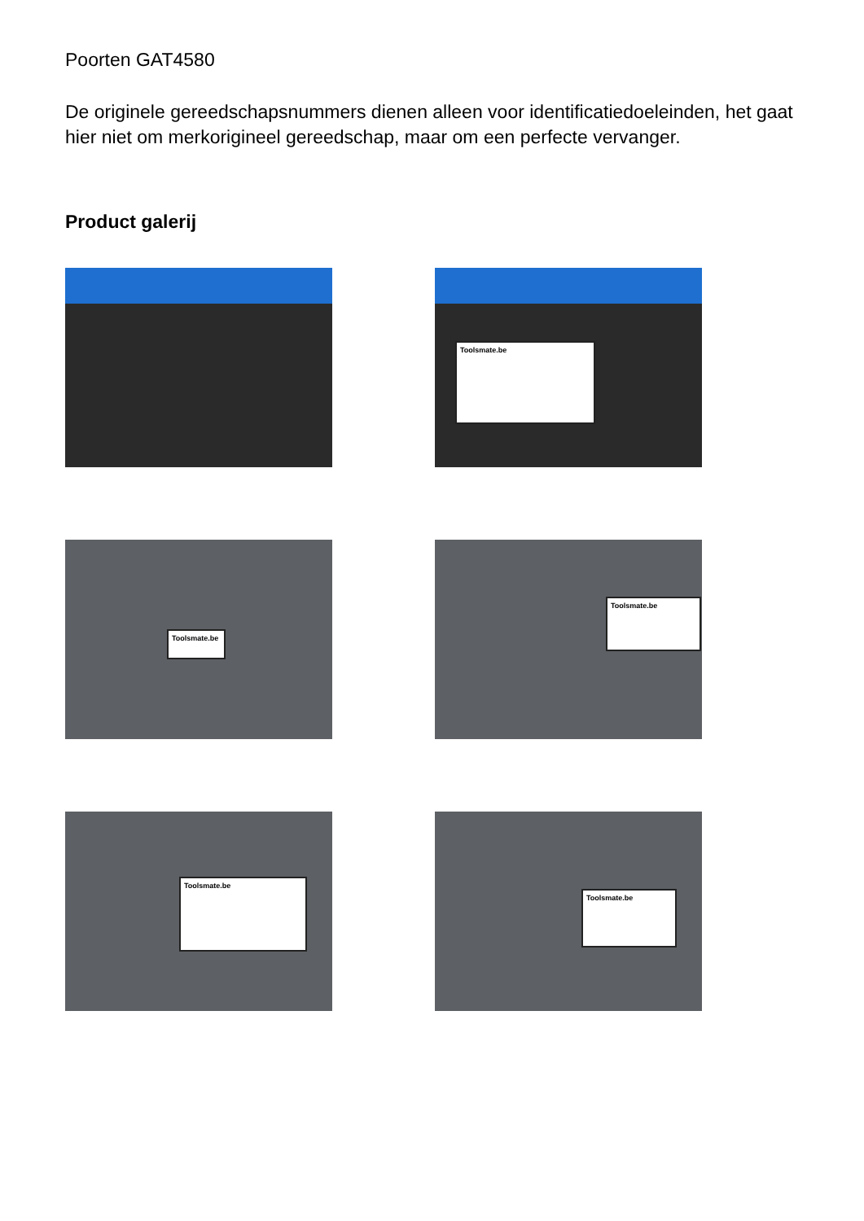Poorten GAT4580
De originele gereedschapsnummers dienen alleen voor identificatiedoeleinden, het gaat hier niet om merkorigineel gereedschap, maar om een perfecte vervanger.
Product galerij
Toolsmate.be
Toolsmate.be
Toolsmate.be
Toolsmate.be
Toolsmate.be